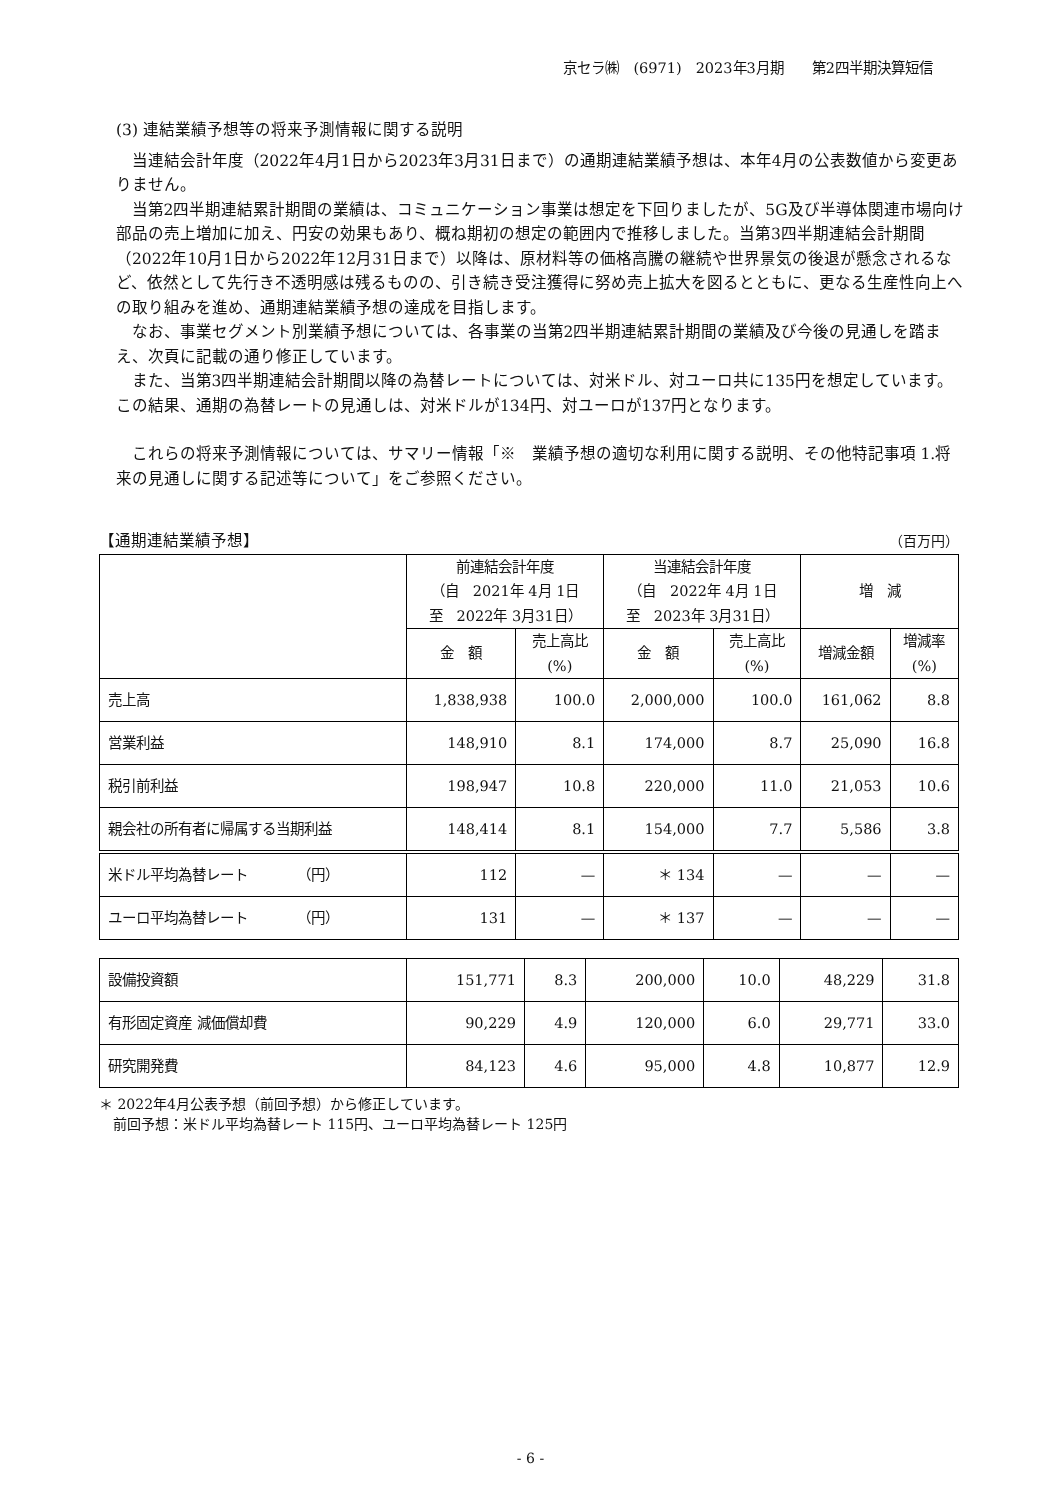京セラ㈱　(6971)　2023年3月期　　第2四半期決算短信
(3) 連結業績予想等の将来予測情報に関する説明
当連結会計年度（2022年4月1日から2023年3月31日まで）の通期連結業績予想は、本年4月の公表数値から変更ありません。
当第2四半期連結累計期間の業績は、コミュニケーション事業は想定を下回りましたが、5G及び半導体関連市場向け部品の売上増加に加え、円安の効果もあり、概ね期初の想定の範囲内で推移しました。当第3四半期連結会計期間（2022年10月1日から2022年12月31日まで）以降は、原材料等の価格高騰の継続や世界景気の後退が懸念されるなど、依然として先行き不透明感は残るものの、引き続き受注獲得に努め売上拡大を図るとともに、更なる生産性向上への取り組みを進め、通期連結業績予想の達成を目指します。
なお、事業セグメント別業績予想については、各事業の当第2四半期連結累計期間の業績及び今後の見通しを踏まえ、次頁に記載の通り修正しています。
また、当第3四半期連結会計期間以降の為替レートについては、対米ドル、対ユーロ共に135円を想定しています。この結果、通期の為替レートの見通しは、対米ドルが134円、対ユーロが137円となります。
これらの将来予測情報については、サマリー情報「※　業績予想の適切な利用に関する説明、その他特記事項 1.将来の見通しに関する記述等について」をご参照ください。
【通期連結業績予想】 （百万円）
| | 前連結会計年度 （自 2021年 4月 1日 至 2022年 3月31日） | | 当連結会計年度 （自 2022年 4月 1日 至 2023年 3月31日） | | 増 減 | |
| --- | --- | --- | --- | --- | --- | --- |
| | 金 額 | 売上高比 (%) | 金 額 | 売上高比 (%) | 増減金額 | 増減率 (%) |
| 売上高 | 1,838,938 | 100.0 | 2,000,000 | 100.0 | 161,062 | 8.8 |
| 営業利益 | 148,910 | 8.1 | 174,000 | 8.7 | 25,090 | 16.8 |
| 税引前利益 | 198,947 | 10.8 | 220,000 | 11.0 | 21,053 | 10.6 |
| 親会社の所有者に帰属する当期利益 | 148,414 | 8.1 | 154,000 | 7.7 | 5,586 | 3.8 |
| 米ドル平均為替レート （円） | 112 | — | ＊ 134 | — | — | — |
| ユーロ平均為替レート （円） | 131 | — | ＊ 137 | — | — | — |
| 設備投資額 | 151,771 | 8.3 | 200,000 | 10.0 | 48,229 | 31.8 |
| 有形固定資産 減価償却費 | 90,229 | 4.9 | 120,000 | 6.0 | 29,771 | 33.0 |
| 研究開発費 | 84,123 | 4.6 | 95,000 | 4.8 | 10,877 | 12.9 |
＊ 2022年4月公表予想（前回予想）から修正しています。
　前回予想：米ドル平均為替レート 115円、ユーロ平均為替レート 125円
- 6 -